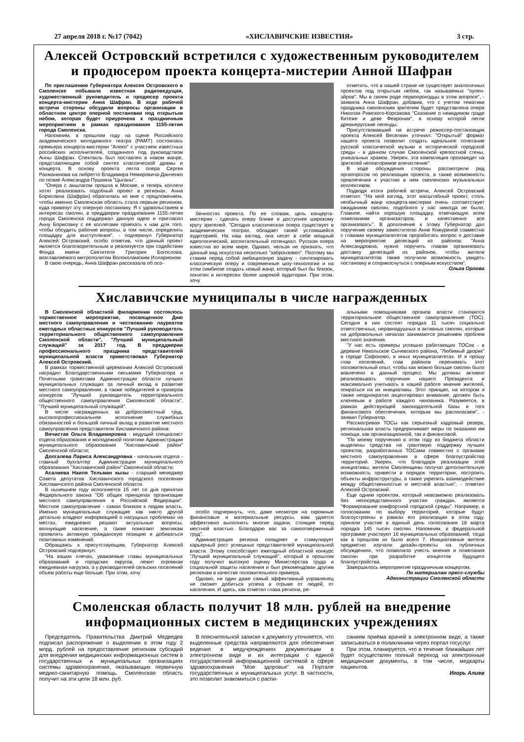27 апреля 2018 г. №17 (7042) «ХИСЛАВИЧСКИЕ ИЗВЕСТИЯ» 3 стр.
Алексей Островский встретился с художественным руководителем и продюсером проекта концерта-мистерии Анной Шафран
По приглашению Губернатора Алексея Островского в Смоленске побывала известная радиоведущая, художественный руководитель и продюсер проекта концерта-мистерии Анна Шафран. В ходе рабочей встречи стороны обсудили вопросы организации в областном центре оперной постановки под открытым небом, которая будет приурочена к праздничным мероприятиям в рамках празднования 1155-летия города Смоленска.
Напомним, в прошлом году на сцене Российского академического молодежного театра (РАМТ) состоялась премьера концерта-мистерии "Алеко" с участием известных российских исполнителей, созданного под руководством Анны Шафран. Спектакль был поставлен в новом жанре, представляющем собой синтез классической драмы и концерта. В основу проекта легла опера Сергея Рахманинова на либретто Владимира Немировича-Данченко по поэме Александра Пушкина "Цыганы".
"Опера с аншлагом прошла в Москве, и теперь коллеги хотят реализовать подобный проект в регионах. Анна Борисовна (Шафран) обратилась ко мне с предложением, чтобы именно Смоленская область стала первым регионом, куда привезут эту оперную постановку. Я с удовольствием в интересах смолян, в преддверии празднования 1155-летия города Смоленска поддержал данную идею и пригласил Анну Борисовну с ее коллегами приехать к нам для того, чтобы обсудить рабочие вопросы, в том числе, определить площадку для выступления", - подчеркнул Губернатор Алексей Островский, особо отметив, что данный проект является благотворительным и реализуется при содействии Фонда имени Святителя Григория Богослова, возглавляемого митрополитом Волоколамским Илларионом.
В свою очередь, Анна Шафран рассказала об осо-
бенностях проекта. По ее словам, цель концерта-мистерии - сделать оперу ближе и доступнее широкому кругу зрителей. "Сегодня классическая опера существует в академических театрах, обладает своей устоявшейся аудиторией. На наш взгляд, она несет в себе мощный идеологический, воспитательный потенциал. Русская опера известна во всем мире. Однако, нельзя не признать, что данный вид искусства несколько "забронзовел". Поэтому мы ставим перед собой амбициозную задачу - синтезировать классическую оперу и современные шоу-технологии и на этом симбиозе создать новый жанр, который был бы близок, понятен и интересен более широкой аудитории. При этом, хочу
отметить, что в нашей стране не существует аналогичных проектов под открытым небом, так называемых "оупен-эйров". Мы в своем роде первопроходцы в этом вопросе", - заявила Анна Шафран, добавив, что с учетом тематики праздника смоленским зрителям будет представлена опера Николая Римского-Корсакова "Сказание о невидимом граде Китеже и деве Февронии", в основу которой легли древнерусские легенды.
Присутствовавший на встрече режиссер-постановщик проекта Алексей Веселкин уточнил: "Открытый" формат нашего проекта позволит создать идеальное сочетание русской классической музыки и исторической городской среды - в данном случае Смоленской крепостной стены, уникальных храмов. Уверен, эта компиляция произведет на зрителей неповторимое впечатление".
В ходе обсуждения стороны рассмотрели ряд оргвопросов по реализации проекта, а также возможность привлечения к участию в нем смоленских музыкальных коллективов.
Подводя итоги рабочей встречи, Алексей Островский отметил: "На мой взгляд, этот масштабный проект, столь необычный жанр концерта-мистерии очень соответствует ожиданиям смолян, подобного у нас никогда не было. Главное, найти хорошую площадку, отвечающую всем пожеланиям организаторов, и качественно все организовать". В дополнение к этому Губернатор дал поручение своему заместителю Анне Кожуриной совместно с главами муниципалитетов проработать вопрос о доставке на мероприятие делегаций из районов: "Анна Александровна, нужно поручить главам организовать доставку делегаций из районов, чтобы жители муниципалитетов также получили возможность увидеть постановку и соприкоснуться с оперным искусством".
Ольга Орлова
Хиславичские муниципалы в числе награжденных
В Смоленской областной филармонии состоялось торжественное мероприятие, посвященное Дню местного самоуправления и чествованию лауреатов ежегодных областных конкурсов "Лучший руководитель территориального общественного самоуправления Смоленской области", "Лучший муниципальный служащий" за 2017 год. В преддверии профессионального праздника представителей муниципальной власти приветствовал Губернатор Алексей Островский.
В рамках торжественной церемонии Алексей Островский наградил Благодарственными письмами Губернатора и Почетными грамотами Администрации области лучших муниципальных служащих за личный вклад в развитие местного самоуправления, а также победителей и призеров конкурсов "Лучший руководитель территориального общественного самоуправления Смоленской области", "Лучший муниципальный служащий".
В числе награжденных за добросовестный труд, высокопрофессиональное исполнение служебных обязанностей и большой личный вклад в развитие местного самоуправления представители Хиславичского района:
Вячистая Ольга Владимировна - ведущий специалист отдела образования и молодежной политики Администрации муниципального образования "Хиславичский район" Смоленской области;
Долгалева Лариса Александровна - начальник отдела - главный бухгалтер Администрации муниципального образования "Хиславичский район" Смоленской области;
Асалиева Наиля Тельман кызы - старший менеджер Совета депутатов Хиславичского городского поселения Хиславичского района Смоленской области.
В нынешнем году исполняется 15 лет со дня принятия Федерального закона "Об общих принципах организации местного самоуправления в Российской Федерации". Местное самоуправление - самая близкая к людям власть. Именно муниципальные служащие как никто другой детально владеют информацией о насущных проблемах на местах, ежедневно решают актуальные вопросы, волнующие население, а также помогают землякам проявлять активную гражданскую позицию и добиваться позитивных изменений.
Обращаясь к присутствующим, Губернатор Алексей Островский подчеркнул:
"На ваших плечах, уважаемые главы муниципальных образований и городских округов, лежит огромная ежедневная нагрузка, а у руководителей сельских поселений объем работы еще больше. При этом, хочу
особо подчеркнуть, что, даже несмотря на скромные финансовые и материальные ресурсы, вам удается эффективно выполнять многие задачи, стоящие перед местной властью. Благодарю вас за самоотверженный труд".
Администрация региона поощряет и стимулирует карьерный рост успешных представителей муниципальной власти. Этому способствует ежегодный областной конкурс "Лучший муниципальный служащий", который в прошлом году получил высокую оценку Министерства труда и социальной защиты населения и был рекомендован другим регионам в качестве положительного примера.
Однако, ни один даже самый эффективный управленец не сможет добиться успеха в отрыве от людей, от населения. И здесь, как отметил глава региона, ре-
альными помощниками органов власти становится территориальное общественное самоуправление (ТОС). Сегодня в них состоят порядка 11 тысяч социально ответственных, неравнодушных и активных смолян, которые на добровольных началах занимаются решением проблем местного значения.
"У нас есть примеры успешно работающих ТОСов - в деревне Никольское Сычевского района, "Любимый дворик" в городе Сафоново, в иных муниципалитетах. И я прошу глав поселений, глав районов перенимать этот положительный опыт, чтобы как можно больше смолян было вовлечено в данный процесс. Мы должны активно реализовывать поручения нашего Президента и максимально учитывать в нашей работе мнение жителей, опираться на их инициативы. Этот принцип, на котором я также неоднократно акцентировал внимание, должен быть ключевым в работе каждого чиновника. Разумеется, в рамках действующей законодательной базы и того финансового обеспечения, которым мы располагаем", - заявил Губернатор.
Рассматривая ТОСы как серьезный кадровый резерв, региональная власть предпринимает меры по оказанию им помощи, как организационной, так и финансовой.
"По моему поручению в этом году из бюджета области выделены средства на грантовую поддержку лучших проектов, разработанных ТОСами совместно с органами местного самоуправления в сфере благоустройства территорий. Уверен, что благодаря реализации этой инициативы, жители Смоленщины получат дополнительную возможность привести в порядок территории, построить объекты инфраструктуры, а также укрепить взаимодействие между общественностью и местной властью", - отметил Алексей Островский.
Еще одним проектом, который невозможно реализовать без непосредственного участия граждан, является "Формирование комфортной городской среды". Например, в голосовании по выбору территорий, которые будут благоустроены в рамках его реализации в этом году, приняли участие в единый день голосования 18 марта порядка 145 тысяч смолян. Напомним, в федеральной программе участвуют 16 муниципальных образований, тогда как в прошлом их было всего 7. Инициативные жители предметно изучали дизайн-проекты на публичных обсуждениях, что позволило учесть мнения и пожелания смолян при разработке концептов будущего благоустройства.
Завершилось мероприятие праздничным концертом.
По материалам пресс-службы
Администрации Смоленской области
Смоленская область получит 18 млн. рублей на внедрение информационных систем в медицинских учреждениях
Председатель Правительства Дмитрий Медведев подписал распоряжение о выделении в этом году 2 млрд. рублей на предоставление регионам субсидий для внедрения медицинских информационных систем в государственных и муниципальных организациях системы здравоохранения, оказывающих первичную медико-санитарную помощь. Смоленская область получит на эти цели 18 млн. руб.
В пояснительной записке к документу уточняется, что выделенные средства направляются для обеспечения ведения в медучреждениях документации в электронном виде и их интеграции с единой государственной информационной системой в сфере здравоохранения "Мое здоровье" на Портале государственных и муниципальных услуг. В частности, это позволит знакомиться с распи-
санием приёма врачей в электронном виде, а также записываться в поликлиники через портал госуслуг.
При этом, планируется, что в течение ближайших лет будет осуществлен полный переход на электронные медицинские документы, в том числе, медкарты пациентов.
Игорь Алиев